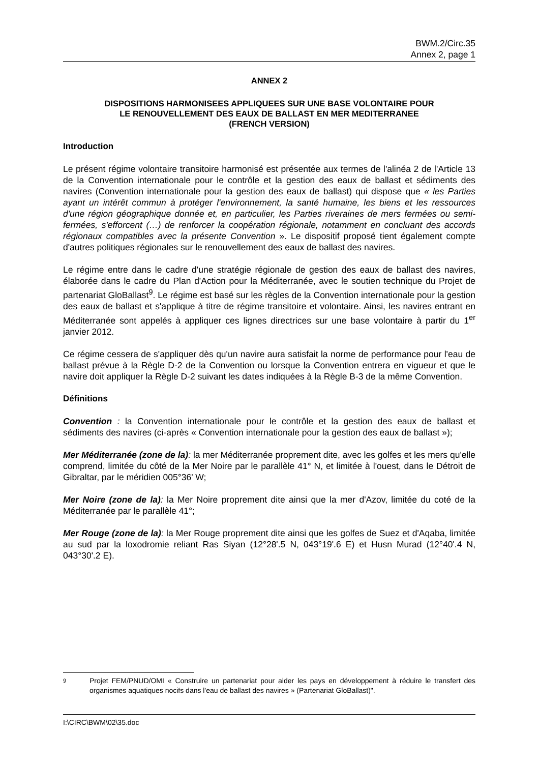BWM.2/Circ.35
Annex 2, page 1
ANNEX 2
DISPOSITIONS HARMONISEES APPLIQUEES SUR UNE BASE VOLONTAIRE POUR
LE RENOUVELLEMENT DES EAUX DE BALLAST EN MER MEDITERRANEE
(FRENCH VERSION)
Introduction
Le présent régime volontaire transitoire harmonisé est présentée aux termes de l'alinéa 2 de l'Article 13 de la Convention internationale pour le contrôle et la gestion des eaux de ballast et sédiments des navires (Convention internationale pour la gestion des eaux de ballast) qui dispose que « les Parties ayant un intérêt commun à protéger l'environnement, la santé humaine, les biens et les ressources d'une région géographique donnée et, en particulier, les Parties riveraines de mers fermées ou semi-fermées, s'efforcent (…) de renforcer la coopération régionale, notamment en concluant des accords régionaux compatibles avec la présente Convention ». Le dispositif proposé tient également compte d'autres politiques régionales sur le renouvellement des eaux de ballast des navires.
Le régime entre dans le cadre d'une stratégie régionale de gestion des eaux de ballast des navires, élaborée dans le cadre du Plan d'Action pour la Méditerranée, avec le soutien technique du Projet de partenariat GloBallast<sup>9</sup>. Le régime est basé sur les règles de la Convention internationale pour la gestion des eaux de ballast et s'applique à titre de régime transitoire et volontaire. Ainsi, les navires entrant en Méditerranée sont appelés à appliquer ces lignes directrices sur une base volontaire à partir du 1<sup>er</sup> janvier 2012.
Ce régime cessera de s'appliquer dès qu'un navire aura satisfait la norme de performance pour l'eau de ballast prévue à la Règle D-2 de la Convention ou lorsque la Convention entrera en vigueur et que le navire doit appliquer la Règle D-2 suivant les dates indiquées à la Règle B-3 de la même Convention.
Définitions
Convention : la Convention internationale pour le contrôle et la gestion des eaux de ballast et sédiments des navires (ci-après « Convention internationale pour la gestion des eaux de ballast »);
Mer Méditerranée (zone de la): la mer Méditerranée proprement dite, avec les golfes et les mers qu'elle comprend, limitée du côté de la Mer Noire par le parallèle 41° N, et limitée à l'ouest, dans le Détroit de Gibraltar, par le méridien 005°36' W;
Mer Noire (zone de la): la Mer Noire proprement dite ainsi que la mer d'Azov, limitée du coté de la Méditerranée par le parallèle 41°;
Mer Rouge (zone de la): la Mer Rouge proprement dite ainsi que les golfes de Suez et d'Aqaba, limitée au sud par la loxodromie reliant Ras Siyan (12°28'.5 N, 043°19'.6 E) et Husn Murad (12°40'.4 N, 043°30'.2 E).
9 Projet FEM/PNUD/OMI « Construire un partenariat pour aider les pays en développement à réduire le transfert des organismes aquatiques nocifs dans l'eau de ballast des navires » (Partenariat GloBallast)".
I:\CIRC\BWM\02\35.doc